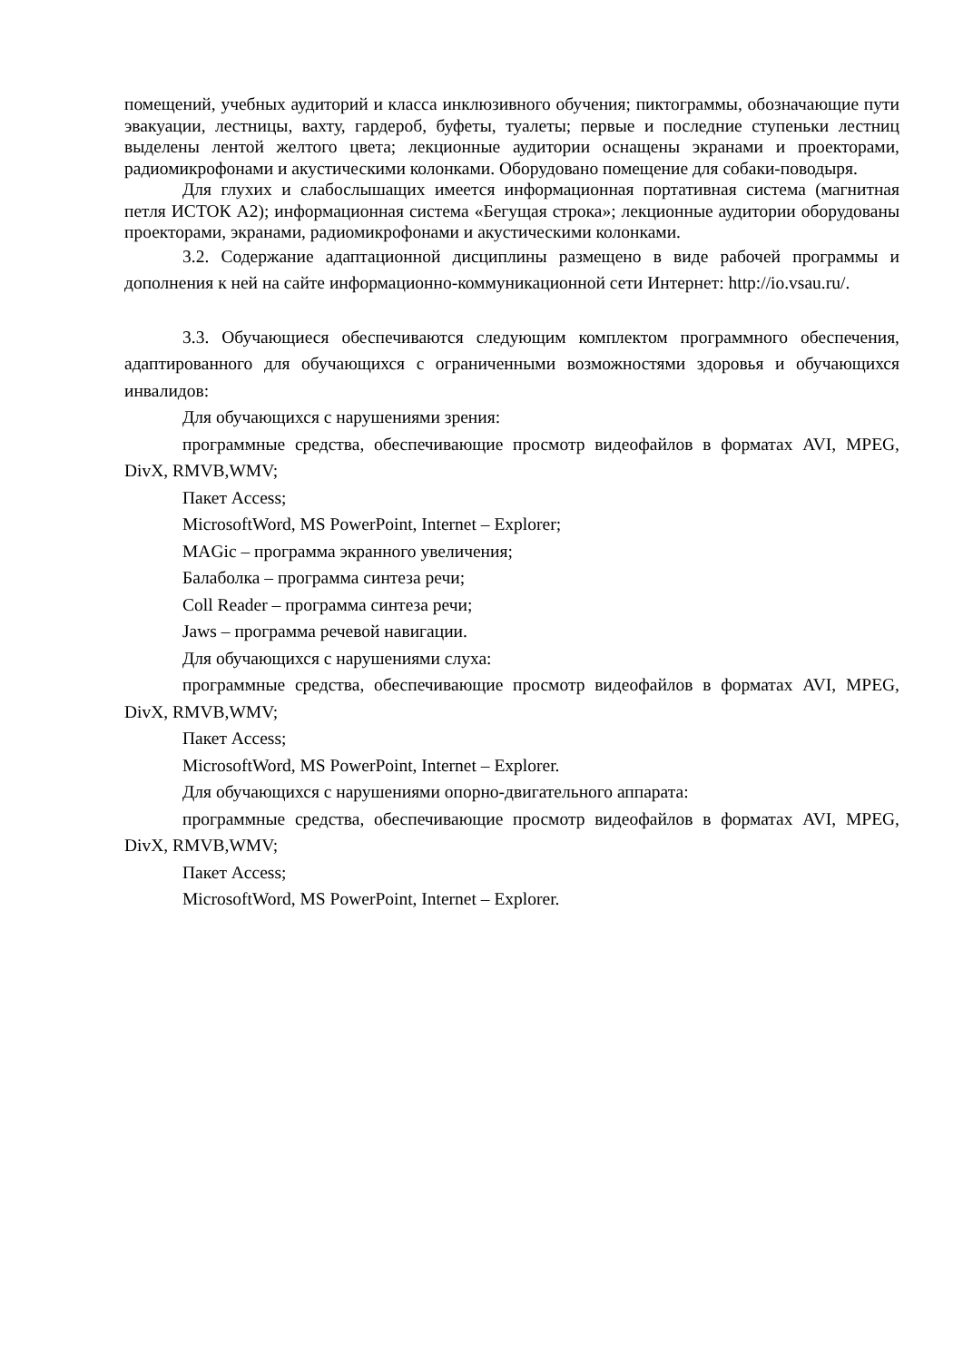помещений, учебных аудиторий и класса инклюзивного обучения; пиктограммы, обозначающие пути эвакуации, лестницы, вахту, гардероб, буфеты, туалеты; первые и последние ступеньки лестниц выделены лентой желтого цвета; лекционные аудитории оснащены экранами и проекторами, радиомикрофонами и акустическими колонками. Оборудовано помещение для собаки-поводыря.
Для глухих и слабослышащих имеется информационная портативная система (магнитная петля ИСТОК А2); информационная система «Бегущая строка»; лекционные аудитории оборудованы проекторами, экранами, радиомикрофонами и акустическими колонками.
3.2. Содержание адаптационной дисциплины размещено в виде рабочей программы и дополнения к ней на сайте информационно-коммуникационной сети Интернет: http://io.vsau.ru/.
3.3. Обучающиеся обеспечиваются следующим комплектом программного обеспечения, адаптированного для обучающихся с ограниченными возможностями здоровья и обучающихся инвалидов:
Для обучающихся с нарушениями зрения:
программные средства, обеспечивающие просмотр видеофайлов в форматах AVI, MPEG, DivX, RMVB,WMV;
Пакет Access;
MicrosoftWord, MS PowerPoint, Internet – Explorer;
MAGic – программа экранного увеличения;
Балаболка – программа синтеза речи;
Coll Reader – программа синтеза речи;
Jaws – программа речевой навигации.
Для обучающихся с нарушениями слуха:
программные средства, обеспечивающие просмотр видеофайлов в форматах AVI, MPEG, DivX, RMVB,WMV;
Пакет Access;
MicrosoftWord, MS PowerPoint, Internet – Explorer.
Для обучающихся с нарушениями опорно-двигательного аппарата:
программные средства, обеспечивающие просмотр видеофайлов в форматах AVI, MPEG, DivX, RMVB,WMV;
Пакет Access;
MicrosoftWord, MS PowerPoint, Internet – Explorer.